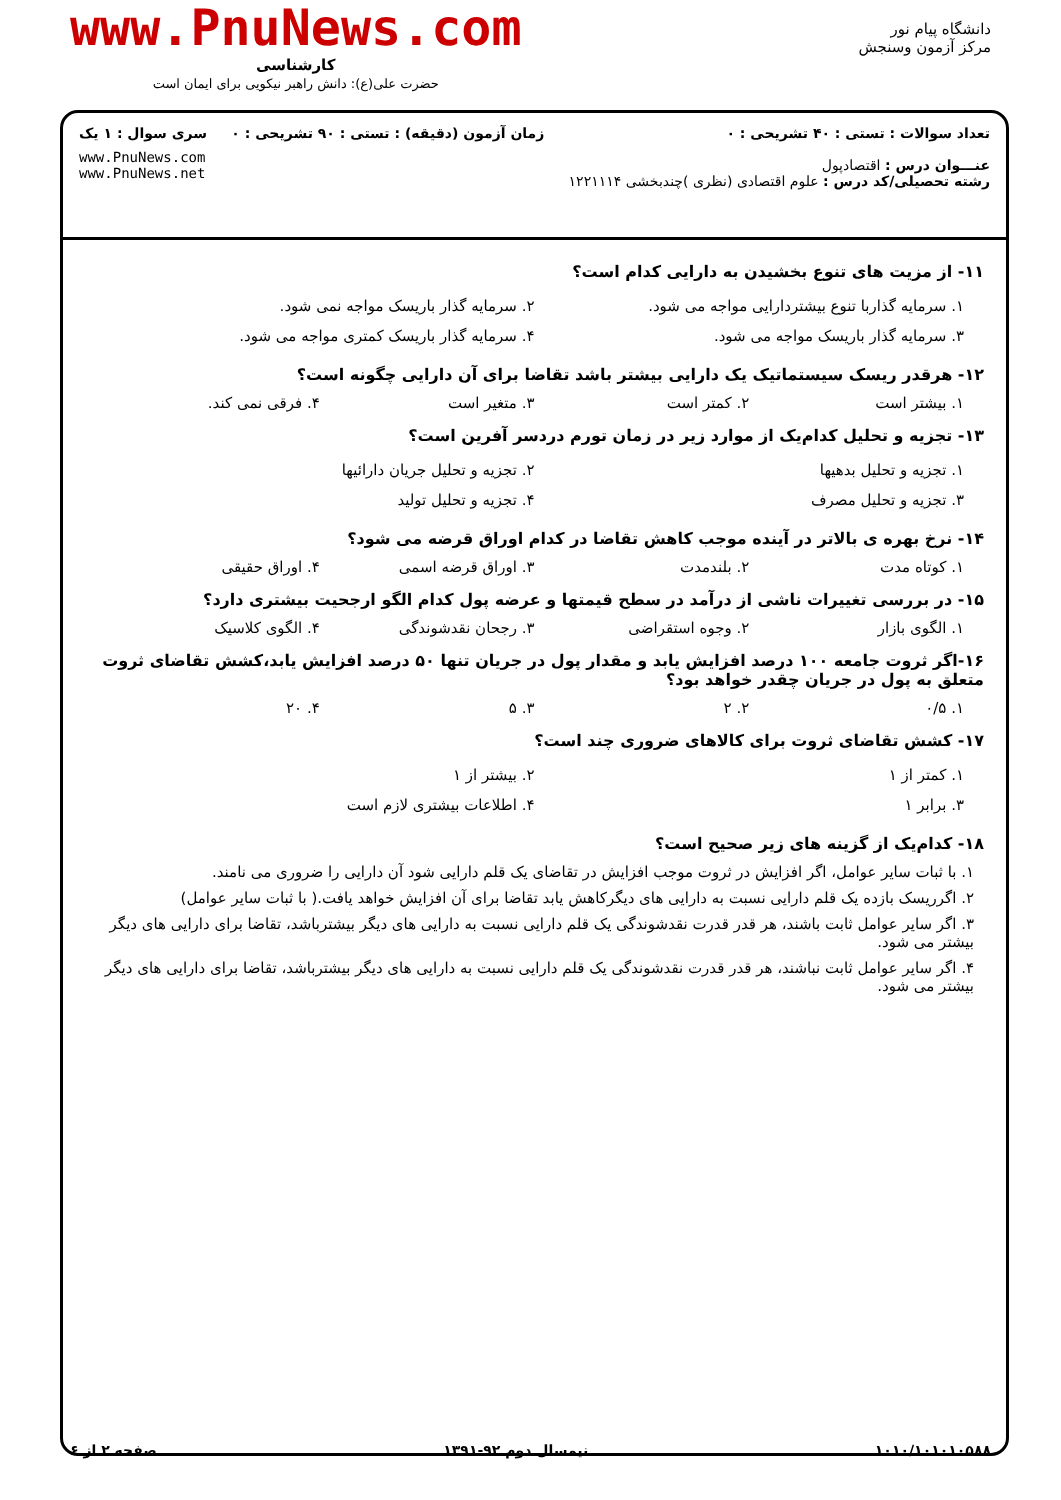دانشگاه پیام نور
مرکز آزمون وسنجش
www.PnuNews.com
کارشناسی
حضرت علی(ع): دانش راهبر نیکویی برای ایمان است
تعداد سوالات : تستی : ۴۰ تشریحی : ۰
عنـــوان درس : اقتصادپول
رشته تحصیلی/کد درس : علوم اقتصادی (نظری )چندبخشی ۱۲۲۱۱۱۴
زمان آزمون (دقیقه) : تستی : ۹۰ تشریحی : ۰
سری سوال : ۱ یک
www.PnuNews.com
www.PnuNews.net
۱۱- از مزیت های تنوع بخشیدن به دارایی کدام است؟
۱. سرمایه گذاربا تنوع بیشتردارایی مواجه می شود. ۲. سرمایه گذار باریسک مواجه نمی شود. ۳. سرمایه گذار باریسک مواجه می شود. ۴. سرمایه گذار باریسک کمتری مواجه می شود.
۱۲- هرقدر ریسک سیستماتیک یک دارایی بیشتر باشد تقاضا برای آن دارایی چگونه است؟
۱. بیشتر است ۲. کمتر است ۳. متغیر است ۴. فرقی نمی کند.
۱۳- تجزیه و تحلیل کدام‌یک از موارد زیر در زمان تورم دردسر آفرین است؟
۱. تجزیه و تحلیل بدهیها ۲. تجزیه و تحلیل جریان دارائیها ۳. تجزیه و تحلیل مصرف ۴. تجزیه و تحلیل تولید
۱۴- نرخ بهره ی بالاتر در آینده موجب کاهش تقاضا در کدام اوراق قرضه می شود؟
۱. کوتاه مدت ۲. بلندمدت ۳. اوراق قرضه اسمی ۴. اوراق حقیقی
۱۵- در بررسی تغییرات ناشی از درآمد در سطح قیمتها و عرضه پول کدام الگو ارجحیت بیشتری دارد؟
۱. الگوی بازار ۲. وجوه استقراضی ۳. رجحان نقدشوندگی ۴. الگوی کلاسیک
۱۶-اگر ثروت جامعه ۱۰۰ درصد افزایش یابد و مقدار پول در جریان تنها ۵۰ درصد افزایش یابد،کشش تقاضای ثروت متعلق به پول در جریان چقدر خواهد بود؟
۱. ۰/۵ ۲. ۲ ۳. ۵ ۴. ۲۰
۱۷- کشش تقاضای ثروت برای کالاهای ضروری چند است؟
۱. کمتر از ۱ ۲. بیشتر از ۱ ۳. برابر ۱ ۴. اطلاعات بیشتری لازم است
۱۸- کدام‌یک از گزینه های زیر صحیح است؟
۱. با ثبات سایر عوامل، اگر افزایش در ثروت موجب افزایش در تقاضای یک قلم دارایی شود آن دارایی را ضروری می نامند.
۲. اگرریسک بازده یک قلم دارایی نسبت به دارایی های دیگرکاهش یابد تقاضا برای آن افزایش خواهد یافت.( با ثبات سایر عوامل)
۳. اگر سایر عوامل ثابت باشند، هر قدر قدرت نقدشوندگی یک قلم دارایی نسبت به دارایی های دیگر بیشترباشد، تقاضا برای دارایی های دیگر بیشتر می شود.
۴. اگر سایر عوامل ثابت نباشند، هر قدر قدرت نقدشوندگی یک قلم دارایی نسبت به دارایی های دیگر بیشترباشد، تقاضا برای دارایی های دیگر بیشتر می شود.
۱۰۱۰/۱۰۱۰۱۰۵۸۸ نیمسال دوم ۹۲-۱۳۹۱ صفحه ۲ از ۶